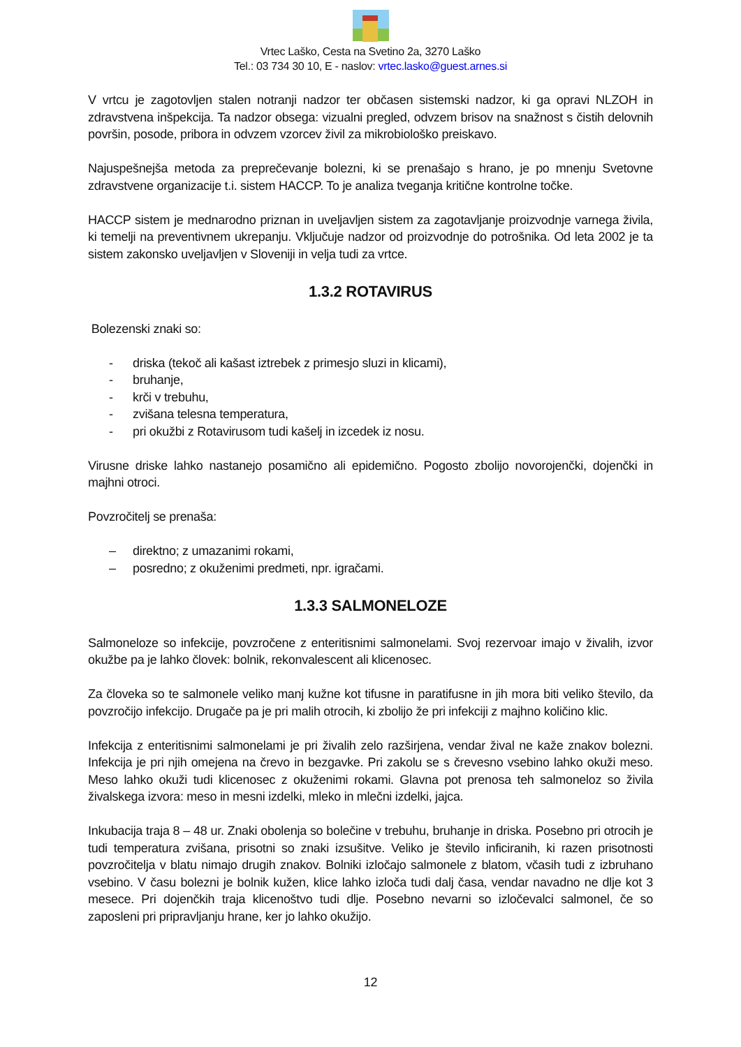Vrtec Laško, Cesta na Svetino 2a, 3270 Laško
Tel.: 03 734 30 10, E - naslov: vrtec.lasko@guest.arnes.si
V vrtcu je zagotovljen stalen notranji nadzor ter občasen sistemski nadzor, ki ga opravi NLZOH in zdravstvena inšpekcija. Ta nadzor obsega: vizualni pregled, odvzem brisov na snažnost s čistih delovnih površin, posode, pribora in odvzem vzorcev živil za mikrobiološko preiskavo.
Najuspešnejša metoda za preprečevanje bolezni, ki se prenašajo s hrano, je po mnenju Svetovne zdravstvene organizacije t.i. sistem HACCP. To je analiza tveganja kritične kontrolne točke.
HACCP sistem je mednarodno priznan in uveljavljen sistem za zagotavljanje proizvodnje varnega živila, ki temelji na preventivnem ukrepanju. Vključuje nadzor od proizvodnje do potrošnika. Od leta 2002 je ta sistem zakonsko uveljavljen v Sloveniji in velja tudi za vrtce.
1.3.2 ROTAVIRUS
Bolezenski znaki so:
- driska (tekoč ali kašast iztrebek z primesjo sluzi in klicami),
- bruhanje,
- krči v trebuhu,
- zvišana telesna temperatura,
- pri okužbi z Rotavirusom tudi kašelj in izcedek iz nosu.
Virusne driske lahko nastanejo posamično ali epidemično. Pogosto zbolijo novorojenčki, dojenčki in majhni otroci.
Povzročitelj se prenaša:
– direktno; z umazanimi rokami,
– posredno; z okuženimi predmeti, npr. igračami.
1.3.3 SALMONELOZE
Salmoneloze so infekcije, povzročene z enteritisnimi salmonelami. Svoj rezervoar imajo v živalih, izvor okužbe pa je lahko človek: bolnik, rekonvalescent ali klicenosec.
Za človeka so te salmonele veliko manj kužne kot tifusne in paratifusne in jih mora biti veliko število, da povzročijo infekcijo. Drugače pa je pri malih otrocih, ki zbolijo že pri infekciji z majhno količino klic.
Infekcija z enteritisnimi salmonelami je pri živalih zelo razširjena, vendar žival ne kaže znakov bolezni. Infekcija je pri njih omejena na črevo in bezgavke. Pri zakolu se s črevesno vsebino lahko okuži meso. Meso lahko okuži tudi klicenosec z okuženimi rokami. Glavna pot prenosa teh salmoneloz so živila živalskega izvora: meso in mesni izdelki, mleko in mlečni izdelki, jajca.
Inkubacija traja 8 – 48 ur. Znaki obolenja so bolečine v trebuhu, bruhanje in driska. Posebno pri otrocih je tudi temperatura zvišana, prisotni so znaki izsušitve. Veliko je število inficiranih, ki razen prisotnosti povzročitelja v blatu nimajo drugih znakov. Bolniki izločajo salmonele z blatom, včasih tudi z izbruhano vsebino. V času bolezni je bolnik kužen, klice lahko izloča tudi dalj časa, vendar navadno ne dlje kot 3 mesece. Pri dojenčkih traja klicenoštvo tudi dlje. Posebno nevarni so izločevalci salmonel, če so zaposleni pri pripravljanju hrane, ker jo lahko okužijo.
12